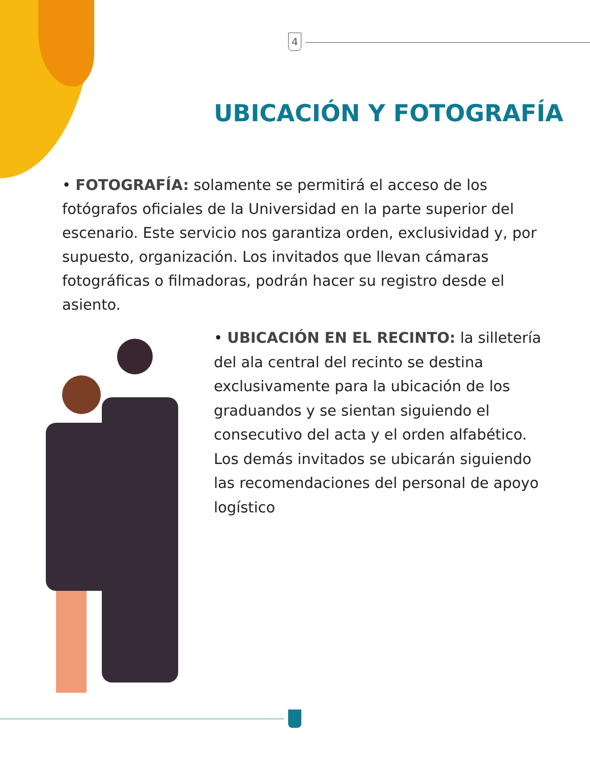4
UBICACIÓN Y FOTOGRAFÍA
• FOTOGRAFÍA: solamente se permitirá el acceso de los fotógrafos oficiales de la Universidad en la parte superior del escenario. Este servicio nos garantiza orden, exclusividad y, por supuesto, organización. Los invitados que llevan cámaras fotográficas o filmadoras, podrán hacer su registro desde el asiento.
• UBICACIÓN EN EL RECINTO: la silletería del ala central del recinto se destina exclusivamente para la ubicación de los graduandos y se sientan siguiendo el consecutivo del acta y el orden alfabético. Los demás invitados se ubicarán siguiendo las recomendaciones del personal de apoyo logístico